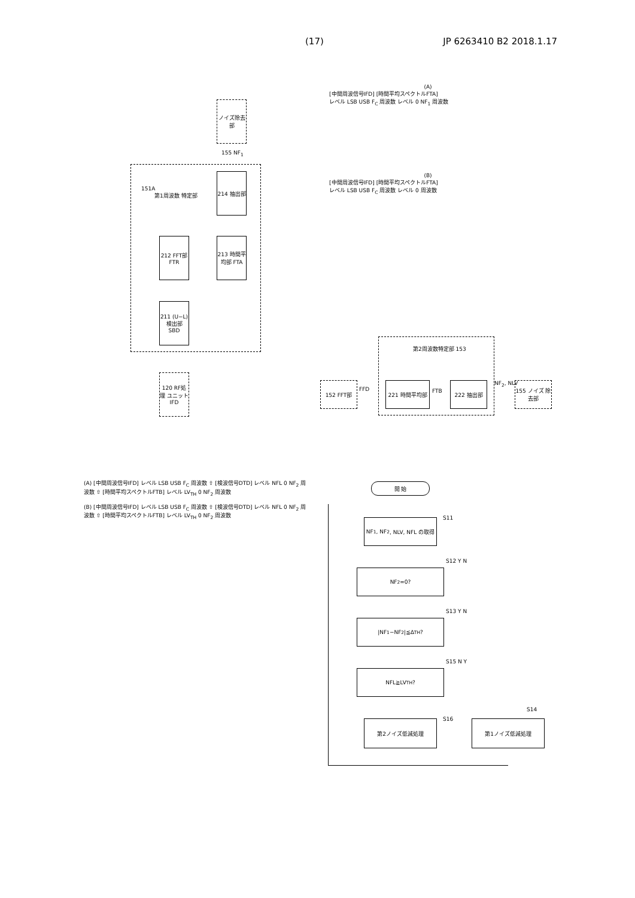(17) JP 6263410 B2 2018.1.17
ノイズ除去部
151A
第1周波数 特定部
214 抽出部
212 FFT部 FTR
213 時間平均部 FTA
211 (U−L) 検出部 SBD
120 RF処理 ユニット IFD
155 NF<sub>1</sub>
(A)
[中間周波信号IFD] [時間平均スペクトルFTA]
レベル LSB USB F<sub>C</sub> 周波数 レベル 0 NF<sub>1</sub> 周波数
(B)
[中間周波信号IFD] [時間平均スペクトルFTA]
レベル LSB USB F<sub>C</sub> 周波数 レベル 0 周波数
第2周波数特定部 153
152 FFT部
FFD
221 時間平均部
FTB
222 抽出部 NF<sub>2</sub>, NLV
155 ノイズ 除去部
(A) [中間周波信号IFD] レベル LSB USB F<sub>C</sub> 周波数 ⇧ [検波信号DTD] レベル NFL 0 NF<sub>2</sub> 周波数 ⇧ [時間平均スペクトルFTB] レベル LV<sub>TH</sub> 0 NF<sub>2</sub> 周波数
(B) [中間周波信号IFD] レベル LSB USB F<sub>C</sub> 周波数 ⇧ [検波信号DTD] レベル NFL 0 NF<sub>2</sub> 周波数 ⇧ [時間平均スペクトルFTB] レベル LV<sub>TH</sub> 0 NF<sub>2</sub> 周波数
開 始
NF<sub>1</sub>, NF<sub>2</sub>, NLV, NFL の取得
S11
NF<sub>2</sub>=0?
S12 Y N
|NF<sub>1</sub>−NF<sub>2</sub>|≦Δ<sub>TH</sub>?
S13 Y N
NFL≧LV<sub>TH</sub>?
S15 N Y
第2ノイズ低減処理 S16 第1ノイズ低減処理
S14